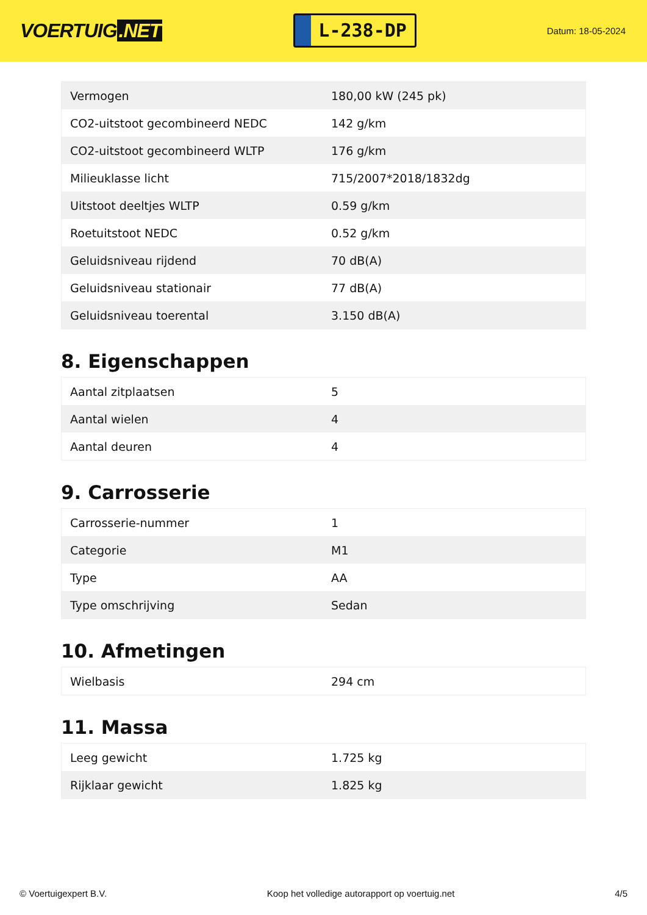VOERTUIG.NET
L-238-DP
Datum: 18-05-2024
| Vermogen | 180,00 kW (245 pk) |
| CO2-uitstoot gecombineerd NEDC | 142 g/km |
| CO2-uitstoot gecombineerd WLTP | 176 g/km |
| Milieuklasse licht | 715/2007*2018/1832dg |
| Uitstoot deeltjes WLTP | 0.59 g/km |
| Roetuitstoot NEDC | 0.52 g/km |
| Geluidsniveau rijdend | 70 dB(A) |
| Geluidsniveau stationair | 77 dB(A) |
| Geluidsniveau toerental | 3.150 dB(A) |
8. Eigenschappen
| Aantal zitplaatsen | 5 |
| Aantal wielen | 4 |
| Aantal deuren | 4 |
9. Carrosserie
| Carrosserie-nummer | 1 |
| Categorie | M1 |
| Type | AA |
| Type omschrijving | Sedan |
10. Afmetingen
| Wielbasis | 294 cm |
11. Massa
| Leeg gewicht | 1.725 kg |
| Rijklaar gewicht | 1.825 kg |
© Voertuigexpert B.V. Koop het volledige autorapport op voertuig.net 4/5